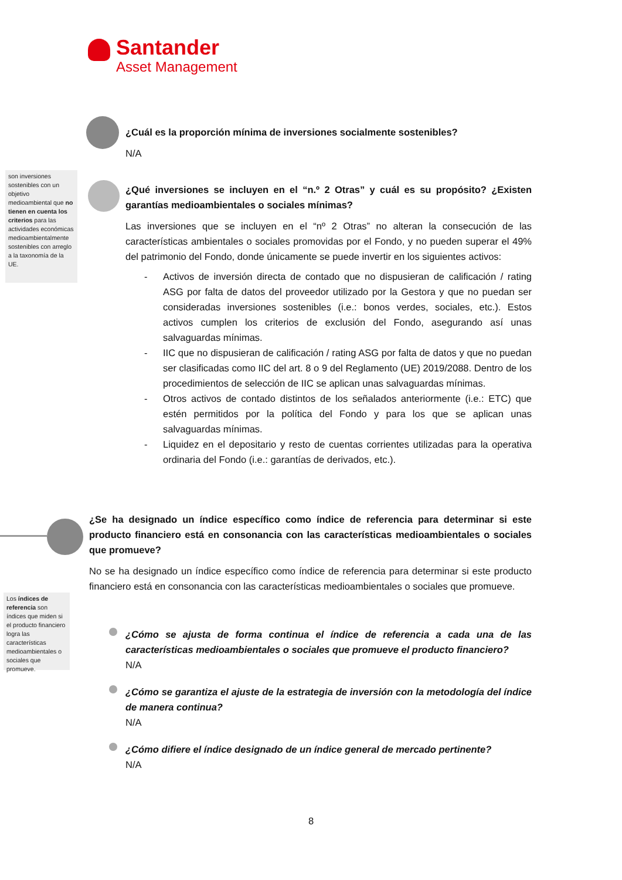Santander
Asset Management
¿Cuál es la proporción mínima de inversiones socialmente sostenibles?
N/A
son inversiones sostenibles con un objetivo medioambiental que no tienen en cuenta los criterios para las actividades económicas medioambientalmente sostenibles con arreglo a la taxonomía de la UE.
¿Qué inversiones se incluyen en el “n.º 2 Otras” y cuál es su propósito? ¿Existen garantías medioambientales o sociales mínimas?
Las inversiones que se incluyen en el “nº 2 Otras” no alteran la consecución de las características ambientales o sociales promovidas por el Fondo, y no pueden superar el 49% del patrimonio del Fondo, donde únicamente se puede invertir en los siguientes activos:
- Activos de inversión directa de contado que no dispusieran de calificación / rating ASG por falta de datos del proveedor utilizado por la Gestora y que no puedan ser consideradas inversiones sostenibles (i.e.: bonos verdes, sociales, etc.). Estos activos cumplen los criterios de exclusión del Fondo, asegurando así unas salvaguardas mínimas.
- IIC que no dispusieran de calificación / rating ASG por falta de datos y que no puedan ser clasificadas como IIC del art. 8 o 9 del Reglamento (UE) 2019/2088. Dentro de los procedimientos de selección de IIC se aplican unas salvaguardas mínimas.
- Otros activos de contado distintos de los señalados anteriormente (i.e.: ETC) que estén permitidos por la política del Fondo y para los que se aplican unas salvaguardas mínimas.
- Liquidez en el depositario y resto de cuentas corrientes utilizadas para la operativa ordinaria del Fondo (i.e.: garantías de derivados, etc.).
¿Se ha designado un índice específico como índice de referencia para determinar si este producto financiero está en consonancia con las características medioambientales o sociales que promueve?
No se ha designado un índice específico como índice de referencia para determinar si este producto financiero está en consonancia con las características medioambientales o sociales que promueve.
Los índices de referencia son índices que miden si el producto financiero logra las características medioambientales o sociales que promueve.
¿Cómo se ajusta de forma continua el índice de referencia a cada una de las características medioambientales o sociales que promueve el producto financiero?
N/A
¿Cómo se garantiza el ajuste de la estrategia de inversión con la metodología del índice de manera continua?
N/A
¿Cómo difiere el índice designado de un índice general de mercado pertinente?
N/A
8